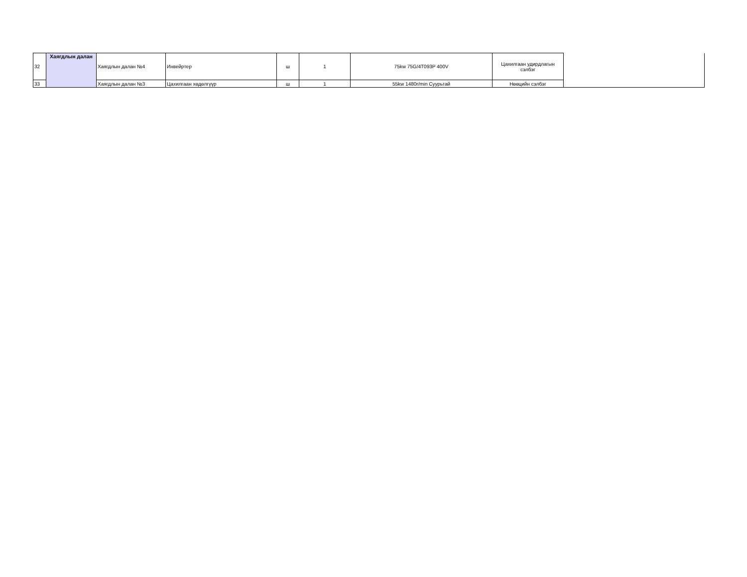| 32 | Хаягдлын далан | Хаягдлын далан №4 | Инвейртер | ш | 1 | 75kw 75G/4T093P 400V | Цахилгаан удирдлагын сэлбэг | |
| 33 | | Хаягдлын далан №3 | Цахилгаан хөдөлгүүр | ш | 1 | 55kw 1480r/min Суурьтай | Нөөцийн сэлбэг | |